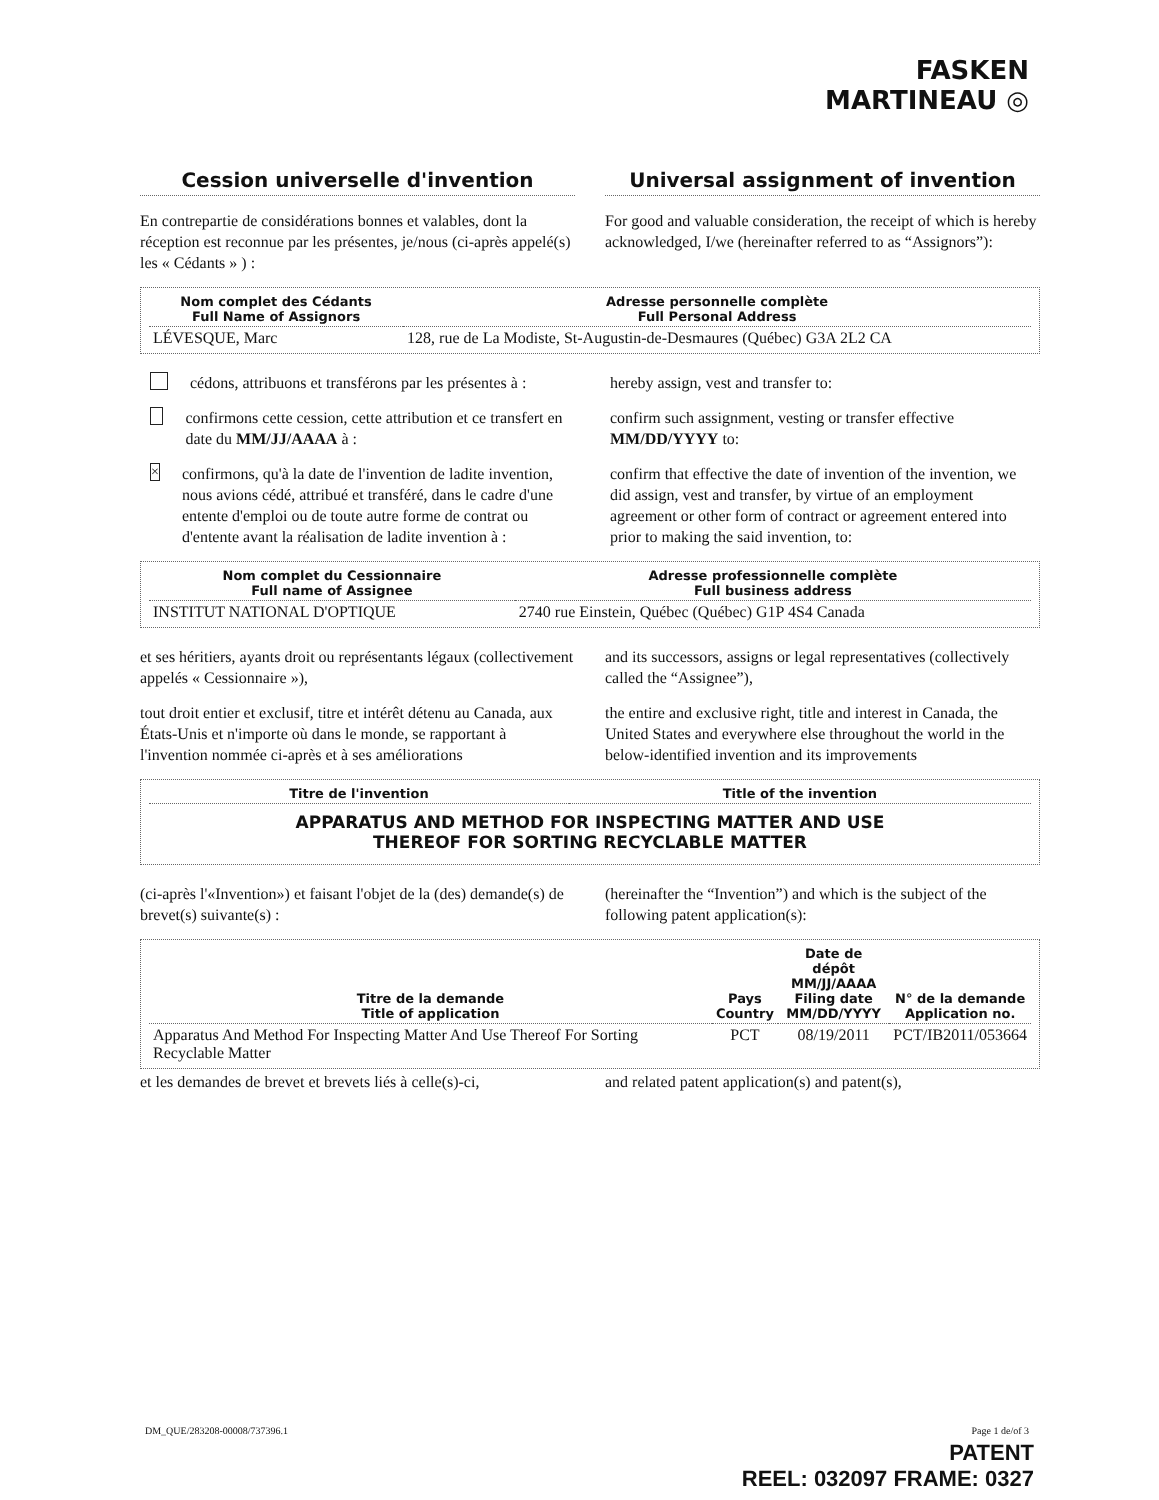FASKEN
MARTINEAU ◎
Cession universelle d'invention
Universal assignment of invention
En contrepartie de considérations bonnes et valables, dont la réception est reconnue par les présentes, je/nous (ci-après appelé(s) les « Cédants » ) :
For good and valuable consideration, the receipt of which is hereby acknowledged, I/we (hereinafter referred to as “Assignors”):
| Nom complet des Cédants Full Name of Assignors | Adresse personnelle complète Full Personal Address |
| --- | --- |
| LÉVESQUE, Marc | 128, rue de La Modiste, St-Augustin-de-Desmaures (Québec) G3A 2L2 CA |
cédons, attribuons et transférons par les présentes à :
hereby assign, vest and transfer to:
confirmons cette cession, cette attribution et ce transfert en date du MM/JJ/AAAA à :
confirm such assignment, vesting or transfer effective MM/DD/YYYY to:
× confirmons, qu'à la date de l'invention de ladite invention, nous avions cédé, attribué et transféré, dans le cadre d'une entente d'emploi ou de toute autre forme de contrat ou d'entente avant la réalisation de ladite invention à :
confirm that effective the date of invention of the invention, we did assign, vest and transfer, by virtue of an employment agreement or other form of contract or agreement entered into prior to making the said invention, to:
| Nom complet du Cessionnaire Full name of Assignee | Adresse professionnelle complète Full business address |
| --- | --- |
| INSTITUT NATIONAL D'OPTIQUE | 2740 rue Einstein, Québec (Québec) G1P 4S4 Canada |
et ses héritiers, ayants droit ou représentants légaux (collectivement appelés « Cessionnaire »),
and its successors, assigns or legal representatives (collectively called the “Assignee”),
tout droit entier et exclusif, titre et intérêt détenu au Canada, aux États-Unis et n'importe où dans le monde, se rapportant à l'invention nommée ci-après et à ses améliorations
the entire and exclusive right, title and interest in Canada, the United States and everywhere else throughout the world in the below-identified invention and its improvements
| Titre de l'invention | Title of the invention |
| --- | --- |
| APPARATUS AND METHOD FOR INSPECTING MATTER AND USE THEREOF FOR SORTING RECYCLABLE MATTER | |
(ci-après l'«Invention») et faisant l'objet de la (des) demande(s) de brevet(s) suivante(s) :
(hereinafter the “Invention”) and which is the subject of the following patent application(s):
| Titre de la demande Title of application | Pays Country | Date de dépôt MM/JJ/AAAA Filing date MM/DD/YYYY | N° de la demande Application no. |
| --- | --- | --- | --- |
| Apparatus And Method For Inspecting Matter And Use Thereof For Sorting Recyclable Matter | PCT | 08/19/2011 | PCT/IB2011/053664 |
et les demandes de brevet et brevets liés à celle(s)-ci,
and related patent application(s) and patent(s),
DM_QUE/283208-00008/737396.1 Page 1 de/of 3
PATENT
REEL: 032097 FRAME: 0327